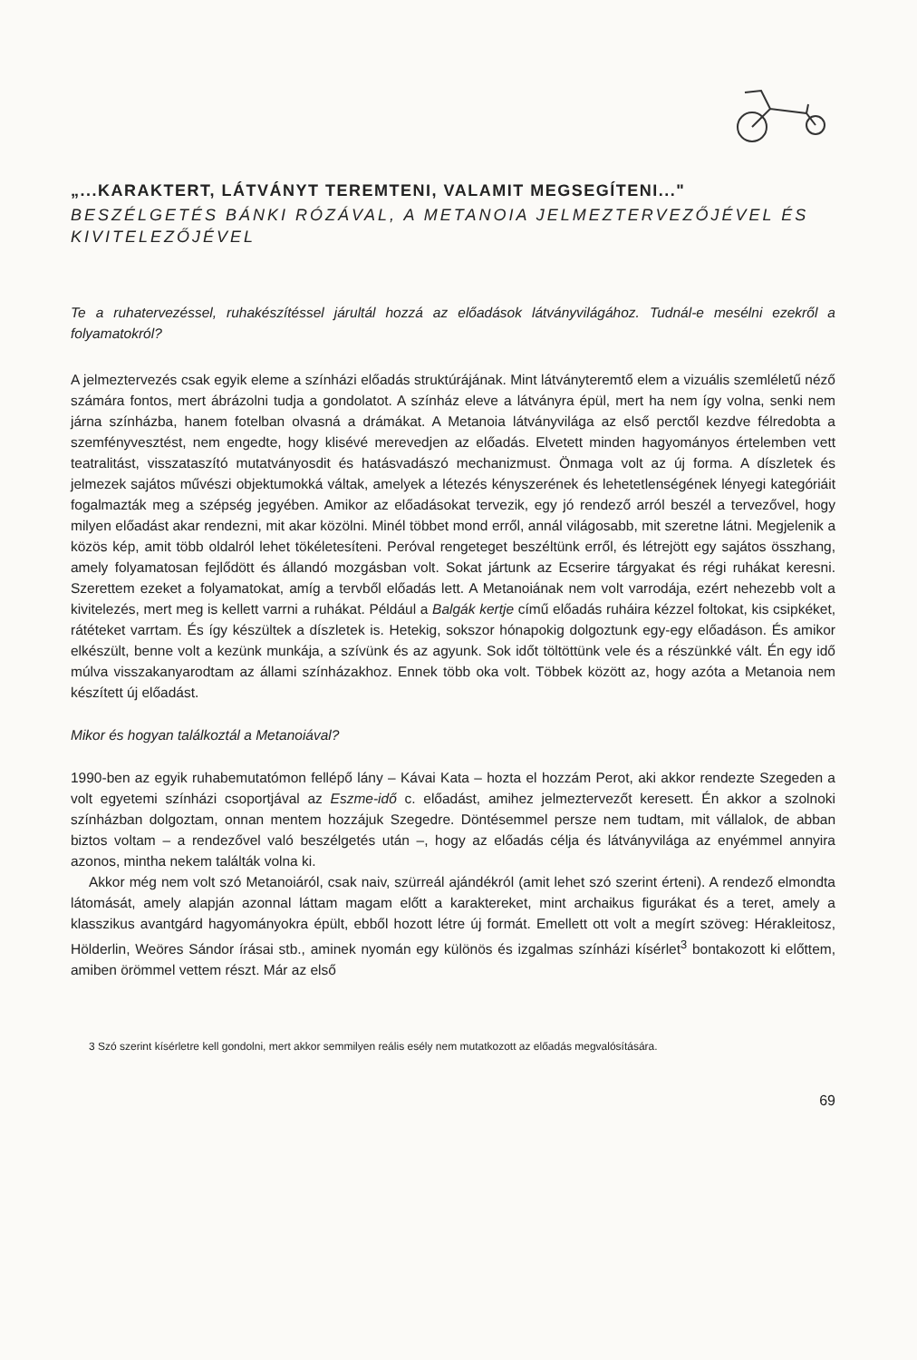„...KARAKTERT, LÁTVÁNYT TEREMTENI, VALAMIT MEGSEGÍTENI..."
BESZÉLGETÉS BÁNKI RÓZÁVAL, A METANOIA JELMEZTERVEZŐJÉVEL ÉS KIVITELEZŐJÉVEL
Te a ruhatervezéssel, ruhakészítéssel járultál hozzá az előadások látványvilágához. Tudnál-e mesélni ezekről a folyamatokról?
A jelmeztervezés csak egyik eleme a színházi előadás struktúrájának. Mint látványteremtő elem a vizuális szemléletű néző számára fontos, mert ábrázolni tudja a gondolatot. A színház eleve a látványra épül, mert ha nem így volna, senki nem járna színházba, hanem fotelban olvasná a drámákat. A Metanoia látványvilága az első perctől kezdve félredobta a szemfényvesztést, nem engedte, hogy klisévé merevedjen az előadás. Elvetett minden hagyományos értelemben vett teatralitást, visszataszító mutatványosdit és hatásvadászó mechanizmust. Önmaga volt az új forma. A díszletek és jelmezek sajátos művészi objektumokká váltak, amelyek a létezés kényszerének és lehetetlenségének lényegi kategóriáit fogalmazták meg a szépség jegyében. Amikor az előadásokat tervezik, egy jó rendező arról beszél a tervezővel, hogy milyen előadást akar rendezni, mit akar közölni. Minél többet mond erről, annál világosabb, mit szeretne látni. Megjelenik a közös kép, amit több oldalról lehet tökéletesíteni. Peróval rengeteget beszéltünk erről, és létrejött egy sajátos összhang, amely folyamatosan fejlődött és állandó mozgásban volt. Sokat jártunk az Ecserire tárgyakat és régi ruhákat keresni. Szerettem ezeket a folyamatokat, amíg a tervből előadás lett. A Metanoiának nem volt varrodája, ezért nehezebb volt a kivitelezés, mert meg is kellett varrni a ruhákat. Például a Balgák kertje című előadás ruháira kézzel foltokat, kis csipkéket, rátéteket varrtam. És így készültek a díszletek is. Hetekig, sokszor hónapokig dolgoztunk egy-egy előadáson. És amikor elkészült, benne volt a kezünk munkája, a szívünk és az agyunk. Sok időt töltöttünk vele és a részünkké vált. Én egy idő múlva visszakanyarodtam az állami színházakhoz. Ennek több oka volt. Többek között az, hogy azóta a Metanoia nem készített új előadást.
Mikor és hogyan találkoztál a Metanoiával?
1990-ben az egyik ruhabemutatómon fellépő lány – Kávai Kata – hozta el hozzám Perot, aki akkor rendezte Szegeden a volt egyetemi színházi csoportjával az Eszme-idő c. előadást, amihez jelmeztervezőt keresett. Én akkor a szolnoki színházban dolgoztam, onnan mentem hozzájuk Szegedre. Döntésemmel persze nem tudtam, mit vállalok, de abban biztos voltam – a rendezővel való beszélgetés után –, hogy az előadás célja és látványvilága az enyémmel annyira azonos, mintha nekem találták volna ki.
Akkor még nem volt szó Metanoiáról, csak naiv, szürreál ajándékról (amit lehet szó szerint érteni). A rendező elmondta látomását, amely alapján azonnal láttam magam előtt a karaktereket, mint archaikus figurákat és a teret, amely a klasszikus avantgárd hagyományokra épült, ebből hozott létre új formát. Emellett ott volt a megírt szöveg: Hérakleitosz, Hölderlin, Weöres Sándor írásai stb., aminek nyomán egy különös és izgalmas színházi kísérlet<sup>3</sup> bontakozott ki előttem, amiben örömmel vettem részt. Már az első
3 Szó szerint kísérletre kell gondolni, mert akkor semmilyen reális esély nem mutatkozott az előadás megvalósítására.
69